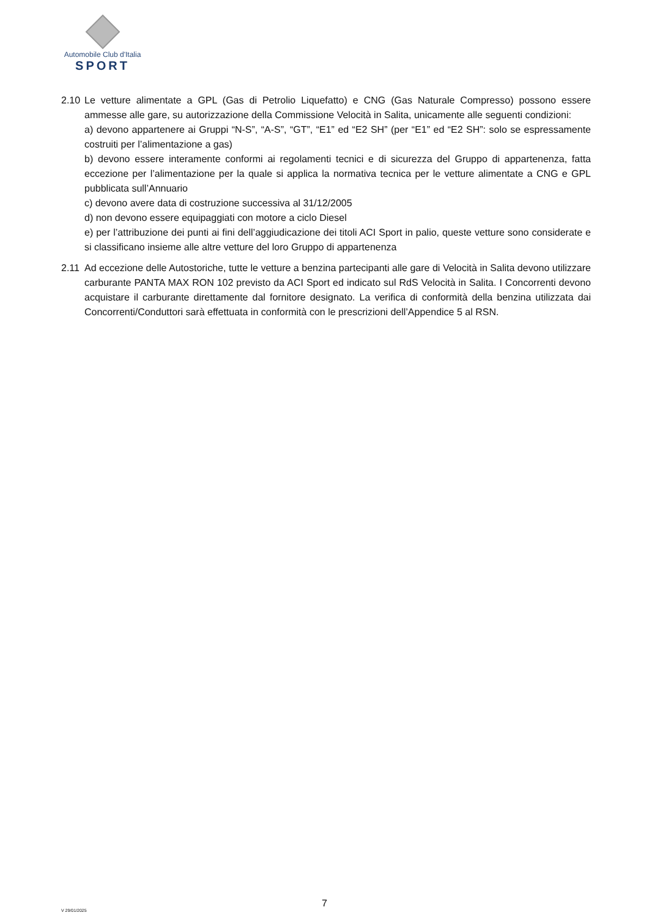Automobile Club d'Italia
SPORT
2.10
Le vetture alimentate a GPL (Gas di Petrolio Liquefatto) e CNG (Gas Naturale Compresso) possono essere ammesse alle gare, su autorizzazione della Commissione Velocità in Salita, unicamente alle seguenti condizioni:
a) devono appartenere ai Gruppi “N-S”, “A-S”, “GT”, “E1” ed “E2 SH” (per “E1” ed “E2 SH”: solo se espressamente costruiti per l’alimentazione a gas)
b) devono essere interamente conformi ai regolamenti tecnici e di sicurezza del Gruppo di appartenenza, fatta eccezione per l’alimentazione per la quale si applica la normativa tecnica per le vetture alimentate a CNG e GPL pubblicata sull’Annuario
c) devono avere data di costruzione successiva al 31/12/2005
d) non devono essere equipaggiati con motore a ciclo Diesel
e) per l’attribuzione dei punti ai fini dell’aggiudicazione dei titoli ACI Sport in palio, queste vetture sono considerate e si classificano insieme alle altre vetture del loro Gruppo di appartenenza
2.11
Ad eccezione delle Autostoriche, tutte le vetture a benzina partecipanti alle gare di Velocità in Salita devono utilizzare carburante PANTA MAX RON 102 previsto da ACI Sport ed indicato sul RdS Velocità in Salita. I Concorrenti devono acquistare il carburante direttamente dal fornitore designato. La verifica di conformità della benzina utilizzata dai Concorrenti/Conduttori sarà effettuata in conformità con le prescrizioni dell’Appendice 5 al RSN.
7
V 29/01/2025